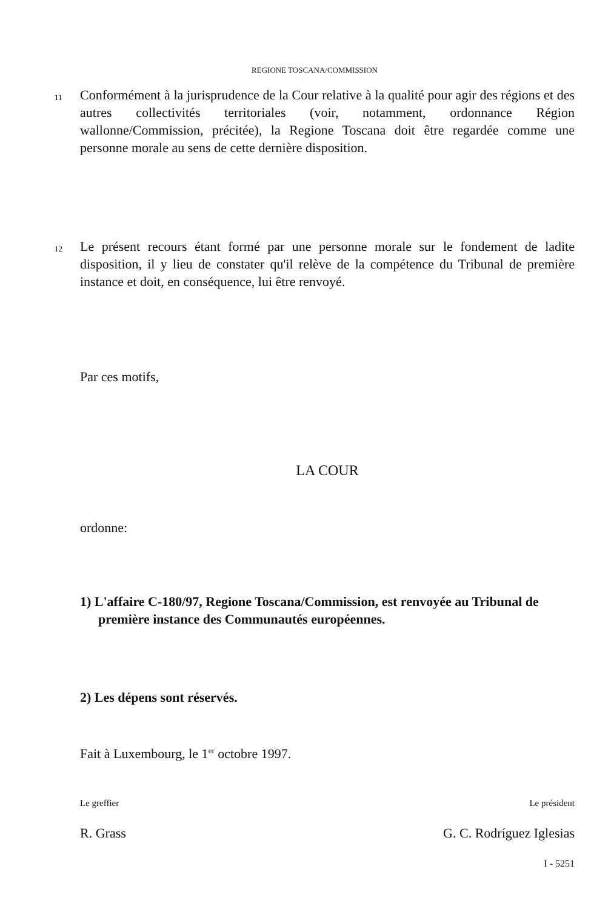REGIONE TOSCANA/COMMISSION
11
Conformément à la jurisprudence de la Cour relative à la qualité pour agir des régions et des autres collectivités territoriales (voir, notamment, ordonnance Région wallonne/Commission, précitée), la Regione Toscana doit être regardée comme une personne morale au sens de cette dernière disposition.
12
Le présent recours étant formé par une personne morale sur le fondement de ladite disposition, il y lieu de constater qu'il relève de la compétence du Tribunal de première instance et doit, en conséquence, lui être renvoyé.
Par ces motifs,
LA COUR
ordonne:
1) L'affaire C-180/97, Regione Toscana/Commission, est renvoyée au Tribunal de première instance des Communautés européennes.
2) Les dépens sont réservés.
Fait à Luxembourg, le 1<sup>er</sup> octobre 1997.
Le greffier Le président
R. Grass G. C. Rodríguez Iglesias
I - 5251